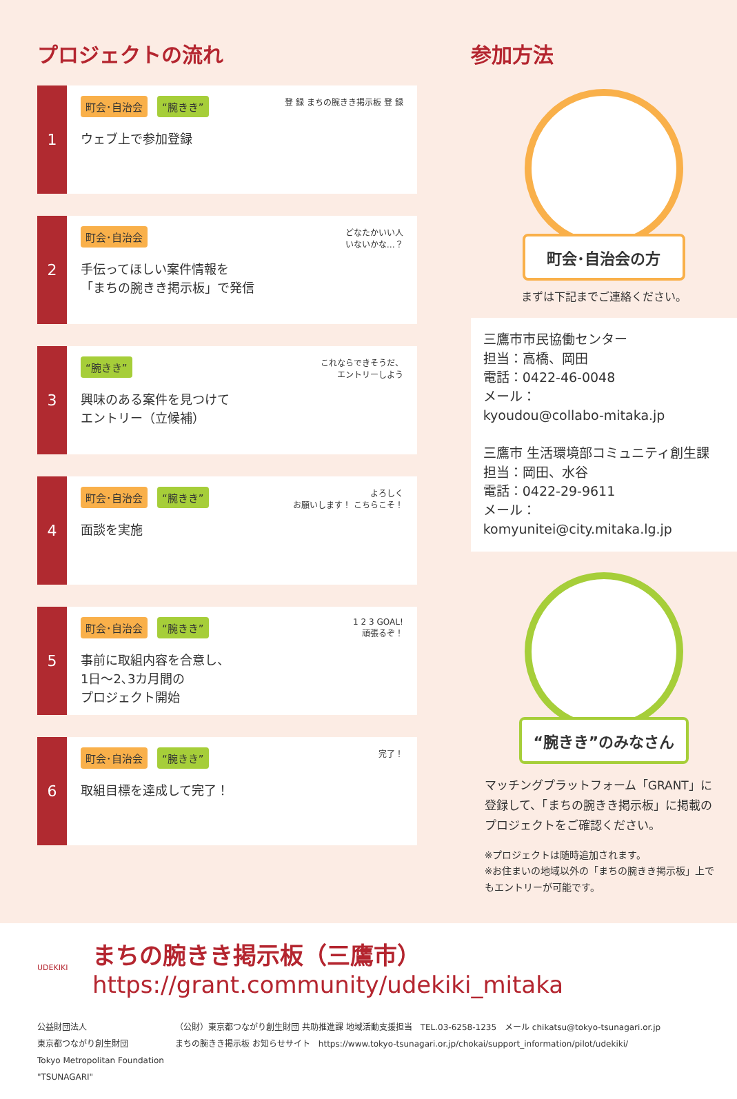プロジェクトの流れ
1
町会･自治会 “腕きき”
ウェブ上で参加登録
登 録 まちの腕きき掲示板 登 録
2
町会･自治会
手伝ってほしい案件情報を
「まちの腕きき掲示板」で発信
どなたかいい人
いないかな…？
3
“腕きき”
興味のある案件を見つけて
エントリー（立候補）
これならできそうだ、
エントリーしよう
4
町会･自治会 “腕きき”
面談を実施
よろしく
お願いします！ こちらこそ！
5
町会･自治会 “腕きき”
事前に取組内容を合意し、
1日～2､3カ月間の
プロジェクト開始
1 2 3 GOAL!
頑張るぞ！
6
町会･自治会 “腕きき”
取組目標を達成して完了！
完了！
参加方法
町会･自治会の方
まずは下記までご連絡ください。
三鷹市市民協働センター
担当：高橋、岡田
電話：0422-46-0048
メール：
kyoudou@collabo-mitaka.jp
三鷹市 生活環境部コミュニティ創生課
担当：岡田、水谷
電話：0422-29-9611
メール：
komyunitei@city.mitaka.lg.jp
“腕きき”のみなさん
マッチングプラットフォーム「GRANT」に登録して、「まちの腕きき掲示板」に掲載のプロジェクトをご確認ください。
※プロジェクトは随時追加されます。
※お住まいの地域以外の「まちの腕きき掲示板」上でもエントリーが可能です。
UDEKIKI
まちの腕きき掲示板（三鷹市）
https://grant.community/udekiki_mitaka
公益財団法人
東京都つながり創生財団
Tokyo Metropolitan Foundation "TSUNAGARI"
（公財）東京都つながり創生財団 共助推進課 地域活動支援担当　TEL.03-6258-1235　メール chikatsu@tokyo-tsunagari.or.jp
まちの腕きき掲示板 お知らせサイト　https://www.tokyo-tsunagari.or.jp/chokai/support_information/pilot/udekiki/